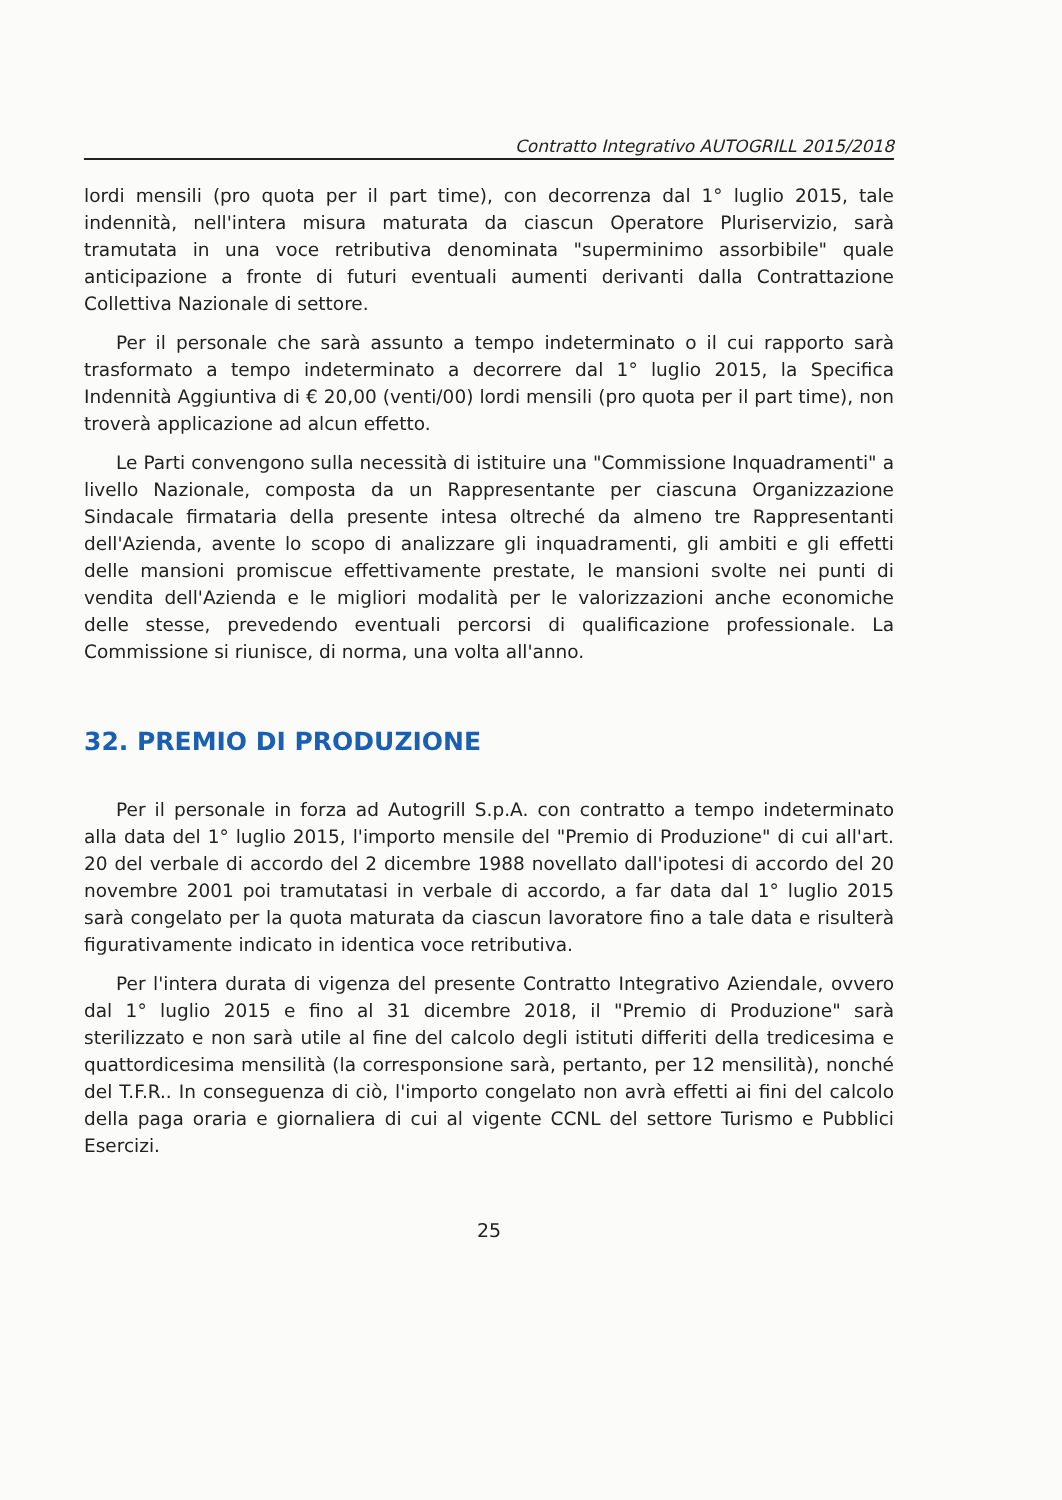Contratto Integrativo AUTOGRILL 2015/2018
lordi mensili (pro quota per il part time), con decorrenza dal 1° luglio 2015, tale indennità, nell'intera misura maturata da ciascun Operatore Pluriservizio, sarà tramutata in una voce retributiva denominata "superminimo assorbibile" quale anticipazione a fronte di futuri eventuali aumenti derivanti dalla Contrattazione Collettiva Nazionale di settore.
Per il personale che sarà assunto a tempo indeterminato o il cui rapporto sarà trasformato a tempo indeterminato a decorrere dal 1° luglio 2015, la Specifica Indennità Aggiuntiva di € 20,00 (venti/00) lordi mensili (pro quota per il part time), non troverà applicazione ad alcun effetto.
Le Parti convengono sulla necessità di istituire una "Commissione Inquadramenti" a livello Nazionale, composta da un Rappresentante per ciascuna Organizzazione Sindacale firmataria della presente intesa oltreché da almeno tre Rappresentanti dell'Azienda, avente lo scopo di analizzare gli inquadramenti, gli ambiti e gli effetti delle mansioni promiscue effettivamente prestate, le mansioni svolte nei punti di vendita dell'Azienda e le migliori modalità per le valorizzazioni anche economiche delle stesse, prevedendo eventuali percorsi di qualificazione professionale. La Commissione si riunisce, di norma, una volta all'anno.
32. PREMIO DI PRODUZIONE
Per il personale in forza ad Autogrill S.p.A. con contratto a tempo indeterminato alla data del 1° luglio 2015, l'importo mensile del "Premio di Produzione" di cui all'art. 20 del verbale di accordo del 2 dicembre 1988 novellato dall'ipotesi di accordo del 20 novembre 2001 poi tramutatasi in verbale di accordo, a far data dal 1° luglio 2015 sarà congelato per la quota maturata da ciascun lavoratore fino a tale data e risulterà figurativamente indicato in identica voce retributiva.
Per l'intera durata di vigenza del presente Contratto Integrativo Aziendale, ovvero dal 1° luglio 2015 e fino al 31 dicembre 2018, il "Premio di Produzione" sarà sterilizzato e non sarà utile al fine del calcolo degli istituti differiti della tredicesima e quattordicesima mensilità (la corresponsione sarà, pertanto, per 12 mensilità), nonché del T.F.R.. In conseguenza di ciò, l'importo congelato non avrà effetti ai fini del calcolo della paga oraria e giornaliera di cui al vigente CCNL del settore Turismo e Pubblici Esercizi.
25